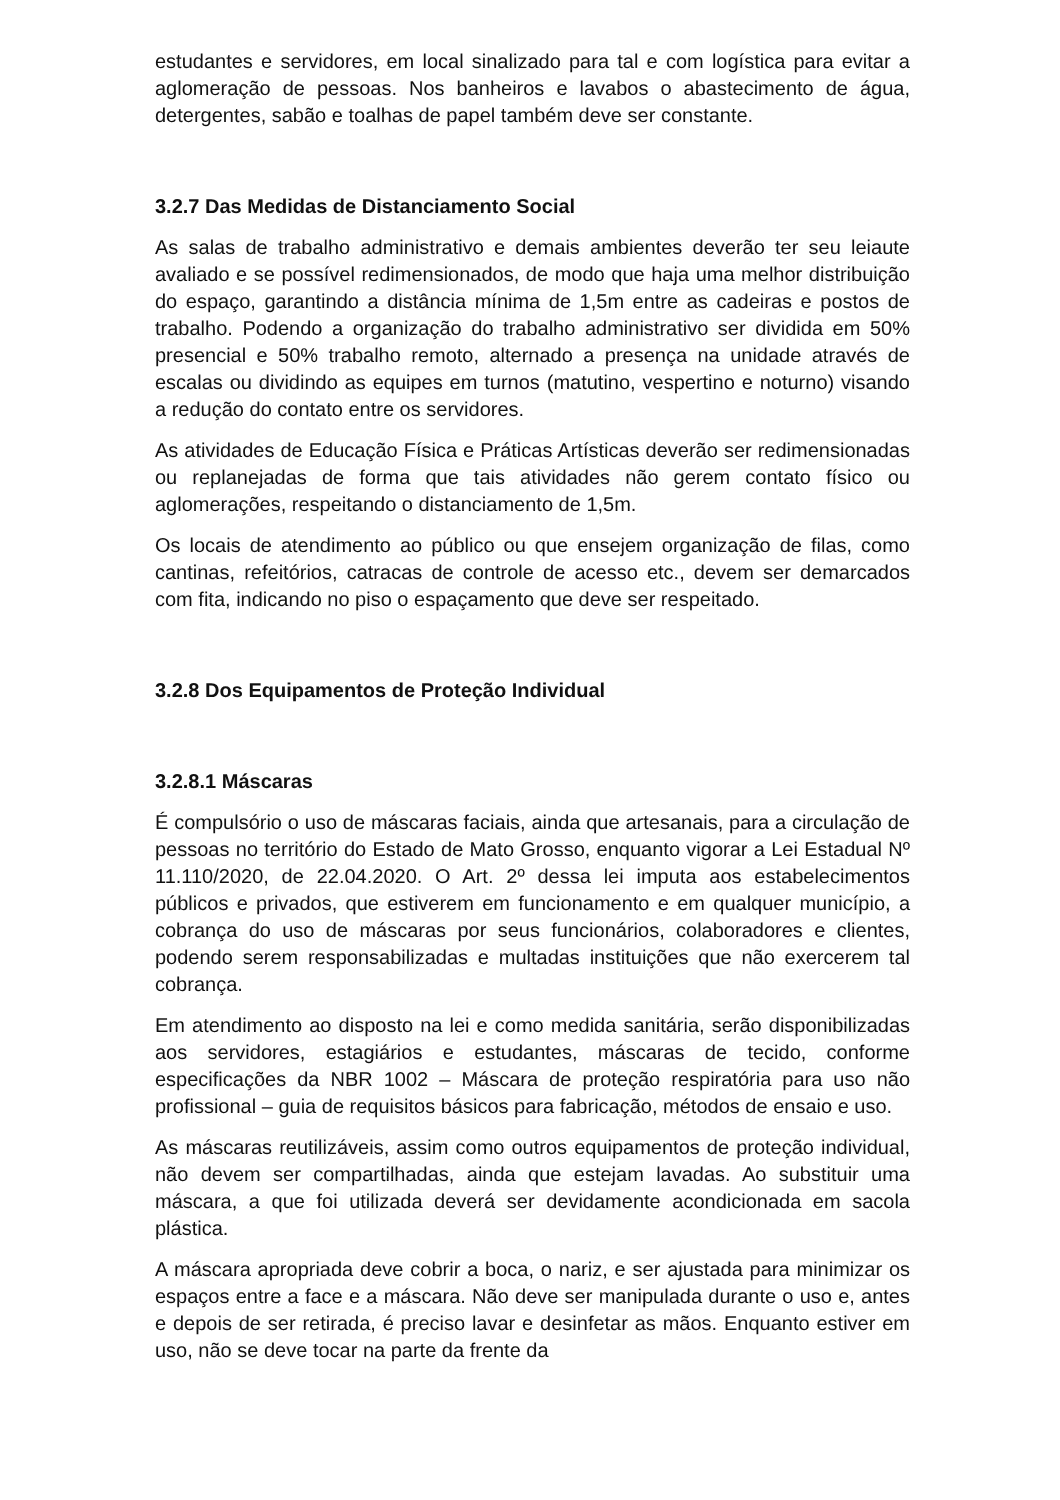estudantes e servidores, em local sinalizado para tal e com logística para evitar a aglomeração de pessoas. Nos banheiros e lavabos o abastecimento de água, detergentes, sabão e toalhas de papel também deve ser constante.
3.2.7 Das Medidas de Distanciamento Social
As salas de trabalho administrativo e demais ambientes deverão ter seu leiaute avaliado e se possível redimensionados, de modo que haja uma melhor distribuição do espaço, garantindo a distância mínima de 1,5m entre as cadeiras e postos de trabalho. Podendo a organização do trabalho administrativo ser dividida em 50% presencial e 50% trabalho remoto, alternado a presença na unidade através de escalas ou dividindo as equipes em turnos (matutino, vespertino e noturno) visando a redução do contato entre os servidores.
As atividades de Educação Física e Práticas Artísticas deverão ser redimensionadas ou replanejadas de forma que tais atividades não gerem contato físico ou aglomerações, respeitando o distanciamento de 1,5m.
Os locais de atendimento ao público ou que ensejem organização de filas, como cantinas, refeitórios, catracas de controle de acesso etc., devem ser demarcados com fita, indicando no piso o espaçamento que deve ser respeitado.
3.2.8 Dos Equipamentos de Proteção Individual
3.2.8.1 Máscaras
É compulsório o uso de máscaras faciais, ainda que artesanais, para a circulação de pessoas no território do Estado de Mato Grosso, enquanto vigorar a Lei Estadual Nº 11.110/2020, de 22.04.2020. O Art. 2º dessa lei imputa aos estabelecimentos públicos e privados, que estiverem em funcionamento e em qualquer município, a cobrança do uso de máscaras por seus funcionários, colaboradores e clientes, podendo serem responsabilizadas e multadas instituições que não exercerem tal cobrança.
Em atendimento ao disposto na lei e como medida sanitária, serão disponibilizadas aos servidores, estagiários e estudantes, máscaras de tecido, conforme especificações da NBR 1002 – Máscara de proteção respiratória para uso não profissional – guia de requisitos básicos para fabricação, métodos de ensaio e uso.
As máscaras reutilizáveis, assim como outros equipamentos de proteção individual, não devem ser compartilhadas, ainda que estejam lavadas. Ao substituir uma máscara, a que foi utilizada deverá ser devidamente acondicionada em sacola plástica.
A máscara apropriada deve cobrir a boca, o nariz, e ser ajustada para minimizar os espaços entre a face e a máscara. Não deve ser manipulada durante o uso e, antes e depois de ser retirada, é preciso lavar e desinfetar as mãos. Enquanto estiver em uso, não se deve tocar na parte da frente da